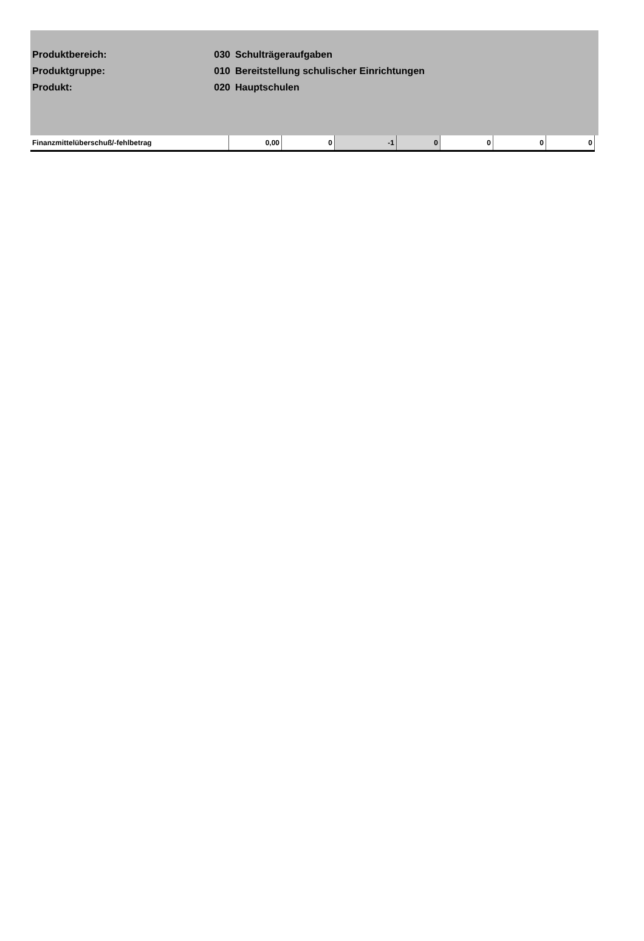| Produktbereich: | 030 | Schulträgeraufgaben |
| Produktgruppe: | 010 | Bereitstellung schulischer Einrichtungen |
| Produkt: | 020 | Hauptschulen |
| Finanzmittelüberschuß/-fehlbetrag | 0,00 | 0 | -1 | 0 | 0 | 0 | 0 |